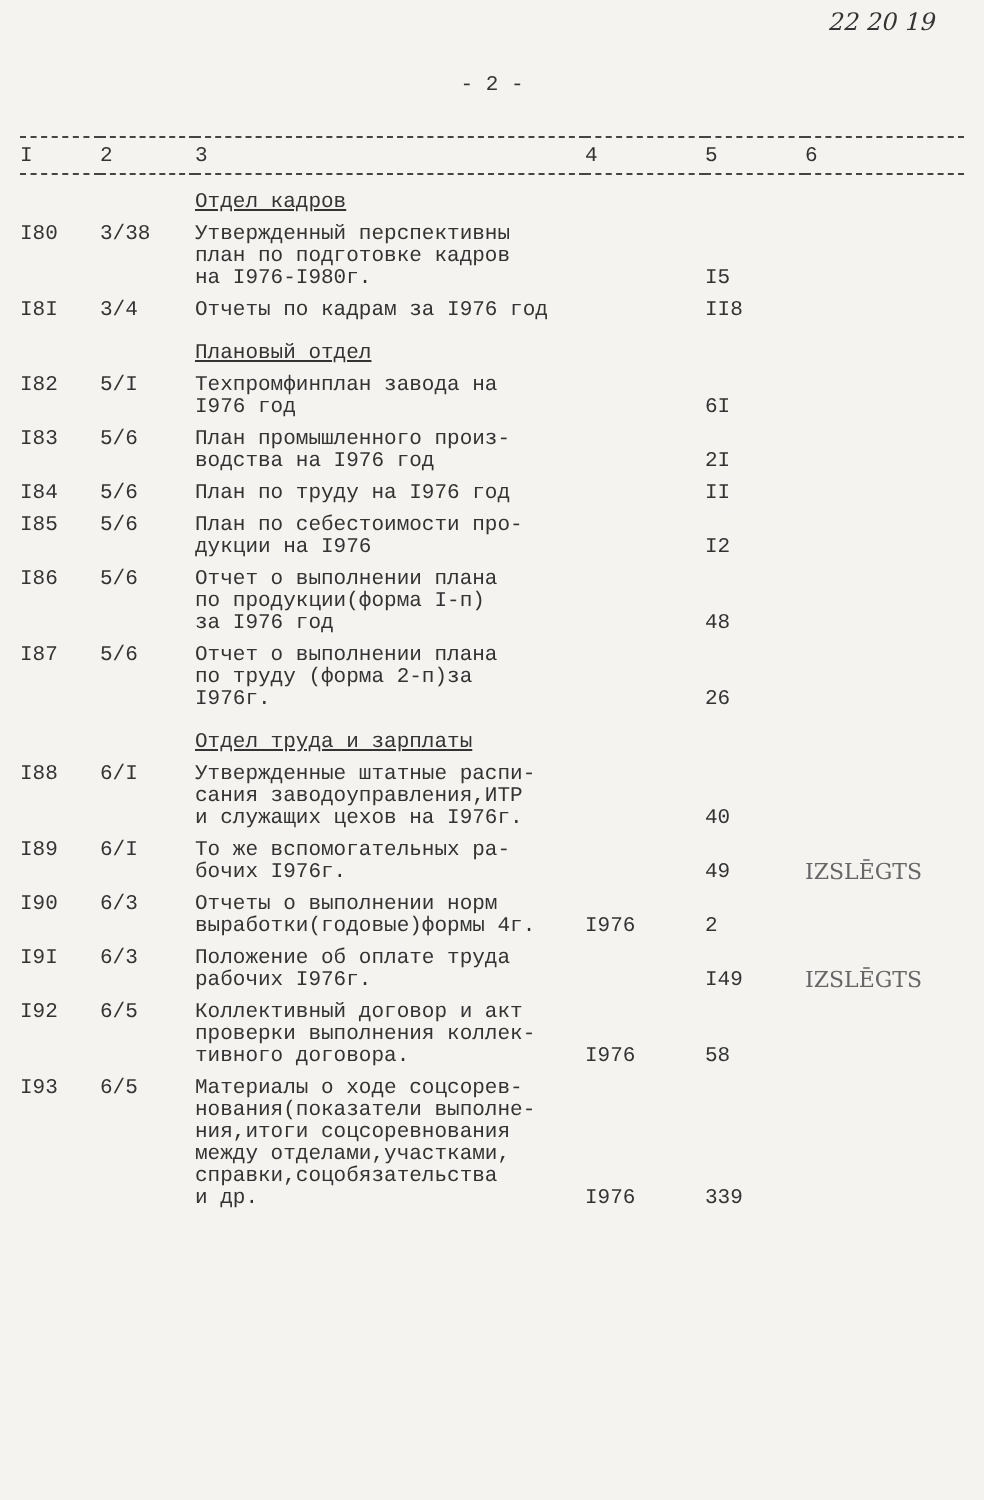22 20 19
- 2 -
| I | 2 | 3 | 4 | 5 | 6 |
| --- | --- | --- | --- | --- | --- |
| | | Отдел кадров | | | |
| I80 | 3/38 | Утвержденный перспективны план по подготовке кадров на I976-I980г. | | I5 | |
| I8I | 3/4 | Отчеты по кадрам за I976 год | | II8 | |
| | | Плановый отдел | | | |
| I82 | 5/I | Техпромфинплан завода на I976 год | | 6I | |
| I83 | 5/6 | План промышленного произ- водства на I976 год | | 2I | |
| I84 | 5/6 | План по труду на I976 год | | II | |
| I85 | 5/6 | План по себестоимости про- дукции на I976 | | I2 | |
| I86 | 5/6 | Отчет о выполнении плана по продукции(форма I-п) за I976 год | | 48 | |
| I87 | 5/6 | Отчет о выполнении плана по труду (форма 2-п)за I976г. | | 26 | |
| | | Отдел труда и зарплаты | | | |
| I88 | 6/I | Утвержденные штатные распи- сания заводоуправления,ИТР и служащих цехов на I976г. | | 40 | |
| I89 | 6/I | То же вспомогательных ра- бочих I976г. | | 49 | IZSLĒGTS |
| I90 | 6/3 | Отчеты о выполнении норм выработки(годовые)формы 4г. | I976 | 2 | |
| I9I | 6/3 | Положение об оплате труда рабочих I976г. | | I49 | IZSLĒGTS |
| I92 | 6/5 | Коллективный договор и акт проверки выполнения коллек- тивного договора. | I976 | 58 | |
| I93 | 6/5 | Материалы о ходе соцсорев- нования(показатели выполне- ния,итоги соцсоревнования между отделами,участками, справки,соцобязательства и др. | I976 | 339 | |